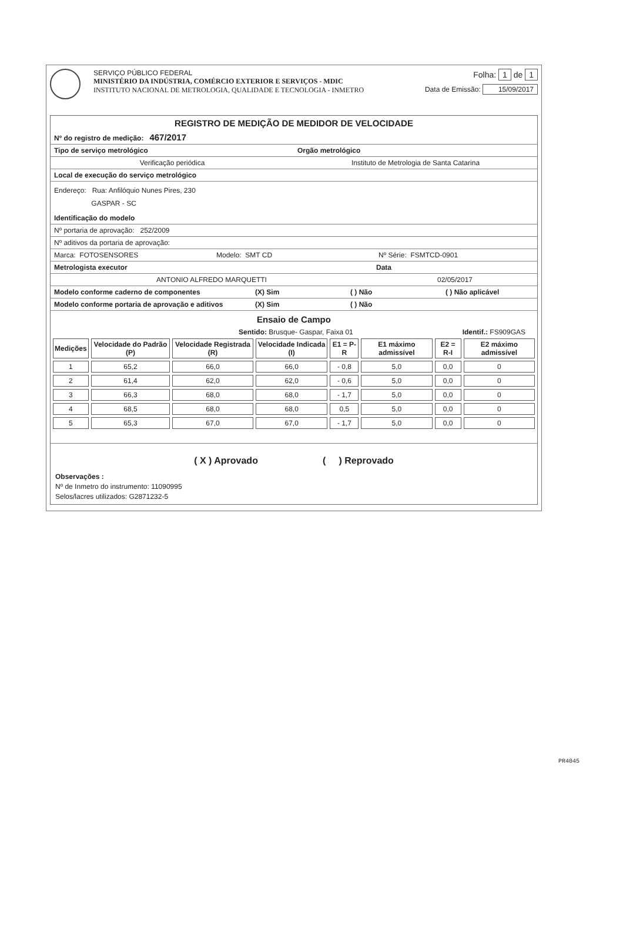SERVIÇO PÚBLICO FEDERAL
MINISTÉRIO DA INDÚSTRIA, COMÉRCIO EXTERIOR E SERVIÇOS - MDIC
INSTITUTO NACIONAL DE METROLOGIA, QUALIDADE E TECNOLOGIA - INMETRO
Folha: 1 de 1
Data de Emissão: 15/09/2017
REGISTRO DE MEDIÇÃO DE MEDIDOR DE VELOCIDADE
Nº do registro de medição: 467/2017
Tipo de serviço metrológico Orgão metrológico
Verificação periódica Instituto de Metrologia de Santa Catarina
Local de execução do serviço metrológico
Endereço: Rua: Anfilóquio Nunes Pires, 230
GASPAR - SC
Identificação do modelo
Nº portaria de aprovação: 252/2009
Nº aditivos da portaria de aprovação:
Marca: FOTOSENSORES Modelo: SMT CD Nº Série: FSMTCD-0901
Metrologista executor Data
ANTONIO ALFREDO MARQUETTI 02/05/2017
Modelo conforme caderno de componentes
(X) Sim ( ) Não ( ) Não aplicável
Modelo conforme portaria de aprovação e aditivos
(X) Sim ( ) Não
Ensaio de Campo
Sentido: Brusque- Gaspar, Faixa 01 Identif.: FS909GAS
| Medições | Velocidade do Padrão (P) | Velocidade Registrada (R) | Velocidade Indicada (I) | E1 = P-R | E1 máximo admissível | E2 = R-I | E2 máximo admissível |
| --- | --- | --- | --- | --- | --- | --- | --- |
| 1 | 65,2 | 66,0 | 66,0 | - 0,8 | 5,0 | 0,0 | 0 |
| 2 | 61,4 | 62,0 | 62,0 | - 0,6 | 5,0 | 0,0 | 0 |
| 3 | 66,3 | 68,0 | 68,0 | - 1,7 | 5,0 | 0,0 | 0 |
| 4 | 68,5 | 68,0 | 68,0 | 0,5 | 5,0 | 0,0 | 0 |
| 5 | 65,3 | 67,0 | 67,0 | - 1,7 | 5,0 | 0,0 | 0 |
( X ) Aprovado ( ) Reprovado
Observações :
Nº de Inmetro do instrumento: 11090995
Selos/lacres utilizados: G2871232-5
PR4045